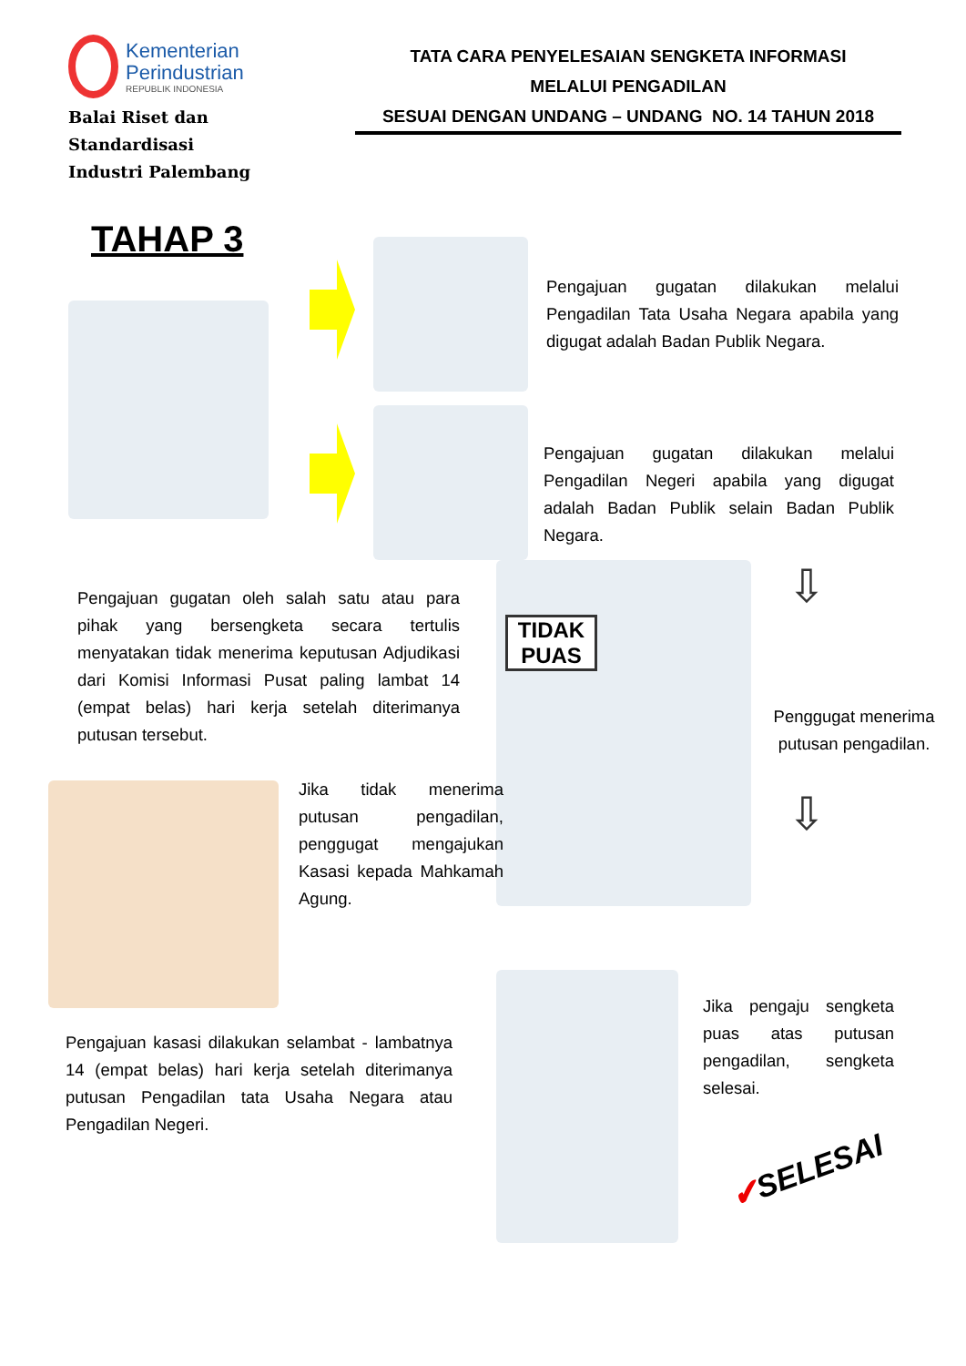Kementerian
Perindustrian
REPUBLIK INDONESIA
Balai Riset dan Standardisasi
Industri Palembang
TATA CARA PENYELESAIAN SENGKETA INFORMASI
MELALUI PENGADILAN
SESUAI DENGAN UNDANG – UNDANG NO. 14 TAHUN 2018
TAHAP 3
Pengajuan gugatan dilakukan melalui Pengadilan Tata Usaha Negara apabila yang digugat adalah Badan Publik Negara.
Pengajuan gugatan dilakukan melalui Pengadilan Negeri apabila yang digugat adalah Badan Publik selain Badan Publik Negara.
Pengajuan gugatan oleh salah satu atau para pihak yang bersengketa secara tertulis menyatakan tidak menerima keputusan Adjudikasi dari Komisi Informasi Pusat paling lambat 14 (empat belas) hari kerja setelah diterimanya putusan tersebut.
TIDAK PUAS ⇩
Penggugat menerima putusan pengadilan.
⇩
Jika tidak menerima putusan pengadilan, penggugat mengajukan Kasasi kepada Mahkamah Agung.
Pengajuan kasasi dilakukan selambat - lambatnya 14 (empat belas) hari kerja setelah diterimanya putusan Pengadilan tata Usaha Negara atau Pengadilan Negeri.
Jika pengaju sengketa puas atas putusan pengadilan, sengketa selesai.
✔SELESAI